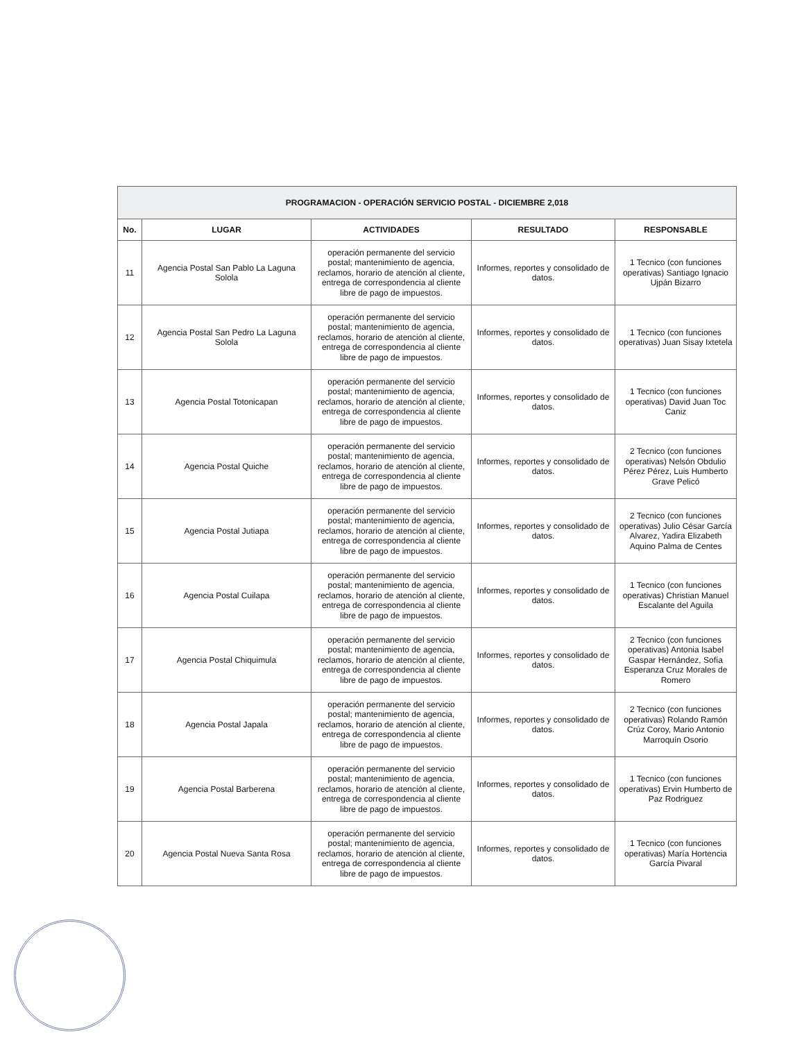| PROGRAMACION - OPERACIÓN SERVICIO POSTAL - DICIEMBRE 2,018 | | | | |
| --- | --- | --- | --- | --- |
| No. | LUGAR | ACTIVIDADES | RESULTADO | RESPONSABLE |
| 11 | Agencia Postal San Pablo La Laguna Solola | operación permanente del servicio postal; mantenimiento de agencia, reclamos, horario de atención al cliente, entrega de correspondencia al cliente libre de pago de impuestos. | Informes, reportes y consolidado de datos. | 1 Tecnico (con funciones operativas) Santiago Ignacio Ujpán Bizarro |
| 12 | Agencia Postal San Pedro La Laguna Solola | operación permanente del servicio postal; mantenimiento de agencia, reclamos, horario de atención al cliente, entrega de correspondencia al cliente libre de pago de impuestos. | Informes, reportes y consolidado de datos. | 1 Tecnico (con funciones operativas) Juan Sisay Ixtetela |
| 13 | Agencia Postal Totonicapan | operación permanente del servicio postal; mantenimiento de agencia, reclamos, horario de atención al cliente, entrega de correspondencia al cliente libre de pago de impuestos. | Informes, reportes y consolidado de datos. | 1 Tecnico (con funciones operativas) David Juan Toc Caniz |
| 14 | Agencia Postal Quiche | operación permanente del servicio postal; mantenimiento de agencia, reclamos, horario de atención al cliente, entrega de correspondencia al cliente libre de pago de impuestos. | Informes, reportes y consolidado de datos. | 2 Tecnico (con funciones operativas) Nelsón Obdulio Pérez Pérez, Luis Humberto Grave Pelicó |
| 15 | Agencia Postal Jutiapa | operación permanente del servicio postal; mantenimiento de agencia, reclamos, horario de atención al cliente, entrega de correspondencia al cliente libre de pago de impuestos. | Informes, reportes y consolidado de datos. | 2 Tecnico (con funciones operativas) Julio César García Alvarez, Yadira Elizabeth Aquino Palma de Centes |
| 16 | Agencia Postal Cuilapa | operación permanente del servicio postal; mantenimiento de agencia, reclamos, horario de atención al cliente, entrega de correspondencia al cliente libre de pago de impuestos. | Informes, reportes y consolidado de datos. | 1 Tecnico (con funciones operativas) Christian Manuel Escalante del Aguila |
| 17 | Agencia Postal Chiquimula | operación permanente del servicio postal; mantenimiento de agencia, reclamos, horario de atención al cliente, entrega de correspondencia al cliente libre de pago de impuestos. | Informes, reportes y consolidado de datos. | 2 Tecnico (con funciones operativas) Antonia Isabel Gaspar Hernández, Sofía Esperanza Cruz Morales de Romero |
| 18 | Agencia Postal Japala | operación permanente del servicio postal; mantenimiento de agencia, reclamos, horario de atención al cliente, entrega de correspondencia al cliente libre de pago de impuestos. | Informes, reportes y consolidado de datos. | 2 Tecnico (con funciones operativas) Rolando Ramón Crúz Coroy, Mario Antonio Marroquín Osorio |
| 19 | Agencia Postal Barberena | operación permanente del servicio postal; mantenimiento de agencia, reclamos, horario de atención al cliente, entrega de correspondencia al cliente libre de pago de impuestos. | Informes, reportes y consolidado de datos. | 1 Tecnico (con funciones operativas) Ervin Humberto de Paz Rodriguez |
| 20 | Agencia Postal Nueva Santa Rosa | operación permanente del servicio postal; mantenimiento de agencia, reclamos, horario de atención al cliente, entrega de correspondencia al cliente libre de pago de impuestos. | Informes, reportes y consolidado de datos. | 1 Tecnico (con funciones operativas) María Hortencia García Pivaral |